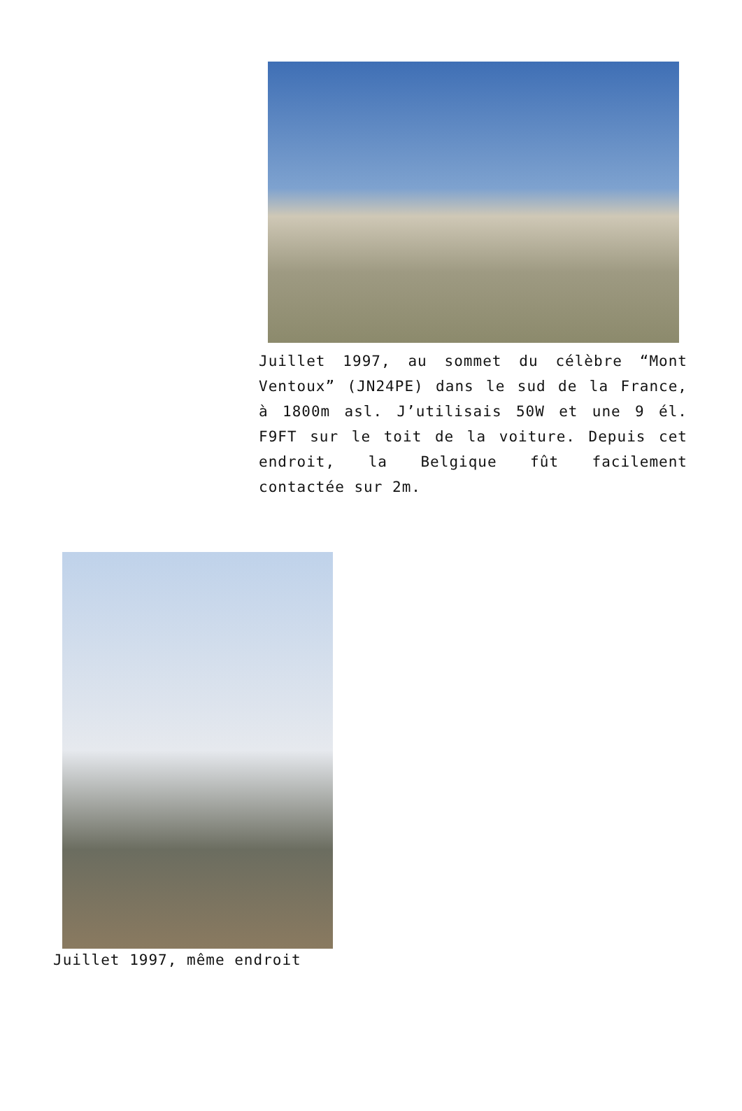Juillet 1997, au sommet du célèbre “Mont Ventoux” (JN24PE) dans le sud de la France, à 1800m asl. J’utilisais 50W et une 9 él. F9FT sur le toit de la voiture. Depuis cet endroit, la Belgique fût facilement contactée sur 2m.
Juillet 1997, même endroit